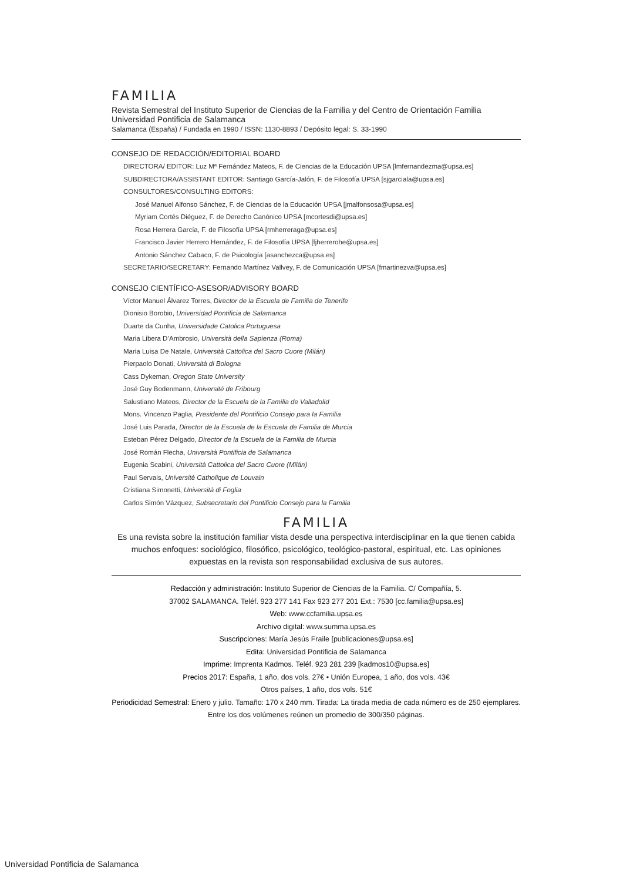FAMILIA
Revista Semestral del Instituto Superior de Ciencias de la Familia y del Centro de Orientación Familia
Universidad Pontificia de Salamanca
Salamanca (España) / Fundada en 1990 / ISSN: 1130-8893 / Depósito legal: S. 33-1990
CONSEJO DE REDACCIÓN/EDITORIAL BOARD
DIRECTORA/ EDITOR: Luz Mª Fernández Mateos, F. de Ciencias de la Educación UPSA [lmfernandezma@upsa.es]
SUBDIRECTORA/ASSISTANT EDITOR: Santiago García-Jalón, F. de Filosofía UPSA [sjgarciala@upsa.es]
CONSULTORES/CONSULTING EDITORS:
José Manuel Alfonso Sánchez, F. de Ciencias de la Educación UPSA [jmalfonsosa@upsa.es]
Myriam Cortés Diéguez, F. de Derecho Canónico UPSA [mcortesdi@upsa.es]
Rosa Herrera García, F. de Filosofía UPSA [rmherreraga@upsa.es]
Francisco Javier Herrero Hernández, F. de Filosofía UPSA [fjherrerohe@upsa.es]
Antonio Sánchez Cabaco, F. de Psicología [asanchezca@upsa.es]
SECRETARIO/SECRETARY: Fernando Martínez Vallvey, F. de Comunicación UPSA [fmartinezva@upsa.es]
CONSEJO CIENTÍFICO-ASESOR/ADVISORY BOARD
Víctor Manuel Álvarez Torres, Director de la Escuela de Familia de Tenerife
Dionisio Borobio, Universidad Pontificia de Salamanca
Duarte da Cunha, Universidade Catolica Portuguesa
Maria Libera D’Ambrosio, Università della Sapienza (Roma)
Maria Luisa De Natale, Università Cattolica del Sacro Cuore (Milán)
Pierpaolo Donati, Università di Bologna
Cass Dykeman, Oregon State University
José Guy Bodenmann, Université de Fribourg
Salustiano Mateos, Director de la Escuela de la Familia de Valladolid
Mons. Vincenzo Paglia, Presidente del Pontificio Consejo para la Familia
José Luis Parada, Director de la Escuela de la Escuela de Familia de Murcia
Esteban Pérez Delgado, Director de la Escuela de la Familia de Murcia
José Román Flecha, Università Pontificia de Salamanca
Eugenia Scabini, Università Cattolica del Sacro Cuore (Milán)
Paul Servais, Universitè Catholique de Louvain
Cristiana Simonetti, Università di Foglia
Carlos Simón Vázquez, Subsecretario del Pontificio Consejo para la Familia
FAMILIA
Es una revista sobre la institución familiar vista desde una perspectiva interdisciplinar en la que tienen cabida muchos enfoques: sociológico, filosófico, psicológico, teológico-pastoral, espiritual, etc. Las opiniones expuestas en la revista son responsabilidad exclusiva de sus autores.
Redacción y administración: Instituto Superior de Ciencias de la Familia. C/ Compañía, 5.
37002 SALAMANCA. Teléf. 923 277 141 Fax 923 277 201 Ext.: 7530 [cc.familia@upsa.es]
Web: www.ccfamilia.upsa.es
Archivo digital: www.summa.upsa.es
Suscripciones: María Jesús Fraile [publicaciones@upsa.es]
Edita: Universidad Pontificia de Salamanca
Imprime: Imprenta Kadmos. Teléf. 923 281 239 [kadmos10@upsa.es]
Precios 2017: España, 1 año, dos vols. 27€ • Unión Europea, 1 año, dos vols. 43€
Otros países, 1 año, dos vols. 51€
Periodicidad Semestral: Enero y julio. Tamaño: 170 x 240 mm. Tirada: La tirada media de cada número es de 250 ejemplares. Entre los dos volúmenes reúnen un promedio de 300/350 páginas.
Universidad Pontificia de Salamanca